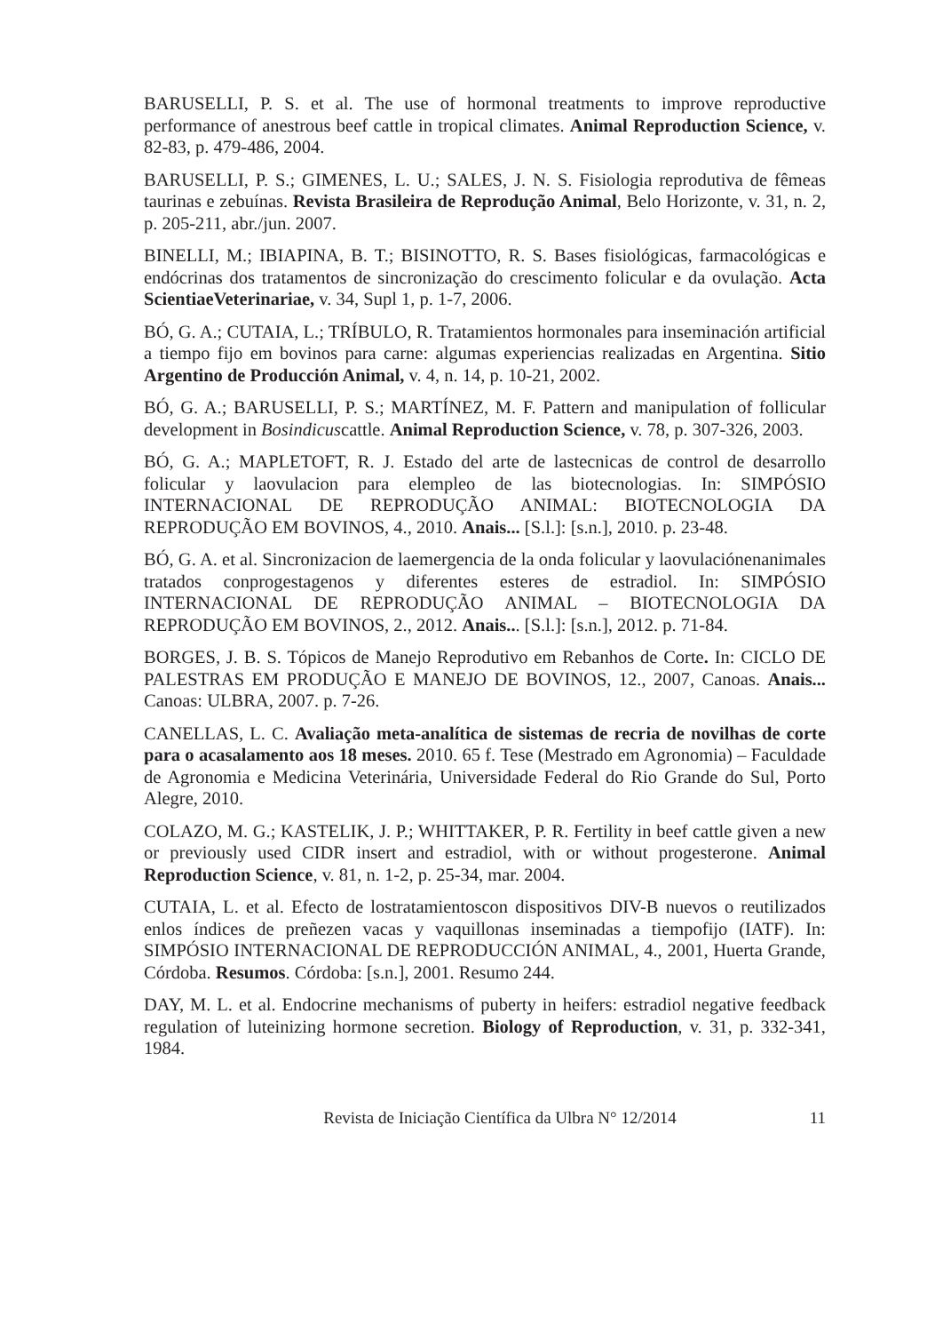BARUSELLI, P. S. et al. The use of hormonal treatments to improve reproductive performance of anestrous beef cattle in tropical climates. Animal Reproduction Science, v. 82-83, p. 479-486, 2004.
BARUSELLI, P. S.; GIMENES, L. U.; SALES, J. N. S. Fisiologia reprodutiva de fêmeas taurinas e zebuínas. Revista Brasileira de Reprodução Animal, Belo Horizonte, v. 31, n. 2, p. 205-211, abr./jun. 2007.
BINELLI, M.; IBIAPINA, B. T.; BISINOTTO, R. S. Bases fisiológicas, farmacológicas e endócrinas dos tratamentos de sincronização do crescimento folicular e da ovulação. Acta ScientiaeVeterinariae, v. 34, Supl 1, p. 1-7, 2006.
BÓ, G. A.; CUTAIA, L.; TRÍBULO, R. Tratamientos hormonales para inseminación artificial a tiempo fijo em bovinos para carne: algumas experiencias realizadas en Argentina. Sitio Argentino de Producción Animal, v. 4, n. 14, p. 10-21, 2002.
BÓ, G. A.; BARUSELLI, P. S.; MARTÍNEZ, M. F. Pattern and manipulation of follicular development in Bosindicuscattle. Animal Reproduction Science, v. 78, p. 307-326, 2003.
BÓ, G. A.; MAPLETOFT, R. J. Estado del arte de lastecnicas de control de desarrollo folicular y laovulacion para elempleo de las biotecnologias. In: SIMPÓSIO INTERNACIONAL DE REPRODUÇÃO ANIMAL: BIOTECNOLOGIA DA REPRODUÇÃO EM BOVINOS, 4., 2010. Anais... [S.l.]: [s.n.], 2010. p. 23-48.
BÓ, G. A. et al. Sincronizacion de laemergencia de la onda folicular y laovulaciónenanimales tratados conprogestagenos y diferentes esteres de estradiol. In: SIMPÓSIO INTERNACIONAL DE REPRODUÇÃO ANIMAL – BIOTECNOLOGIA DA REPRODUÇÃO EM BOVINOS, 2., 2012. Anais... [S.l.]: [s.n.], 2012. p. 71-84.
BORGES, J. B. S. Tópicos de Manejo Reprodutivo em Rebanhos de Corte. In: CICLO DE PALESTRAS EM PRODUÇÃO E MANEJO DE BOVINOS, 12., 2007, Canoas. Anais... Canoas: ULBRA, 2007. p. 7-26.
CANELLAS, L. C. Avaliação meta-analítica de sistemas de recria de novilhas de corte para o acasalamento aos 18 meses. 2010. 65 f. Tese (Mestrado em Agronomia) – Faculdade de Agronomia e Medicina Veterinária, Universidade Federal do Rio Grande do Sul, Porto Alegre, 2010.
COLAZO, M. G.; KASTELIK, J. P.; WHITTAKER, P. R. Fertility in beef cattle given a new or previously used CIDR insert and estradiol, with or without progesterone. Animal Reproduction Science, v. 81, n. 1-2, p. 25-34, mar. 2004.
CUTAIA, L. et al. Efecto de lostratamientoscon dispositivos DIV-B nuevos o reutilizados enlos índices de preñezen vacas y vaquillonas inseminadas a tiempofijo (IATF). In: SIMPÓSIO INTERNACIONAL DE REPRODUCCIÓN ANIMAL, 4., 2001, Huerta Grande, Córdoba. Resumos. Córdoba: [s.n.], 2001. Resumo 244.
DAY, M. L. et al. Endocrine mechanisms of puberty in heifers: estradiol negative feedback regulation of luteinizing hormone secretion. Biology of Reproduction, v. 31, p. 332-341, 1984.
Revista de Iniciação Científica da Ulbra N° 12/2014 11